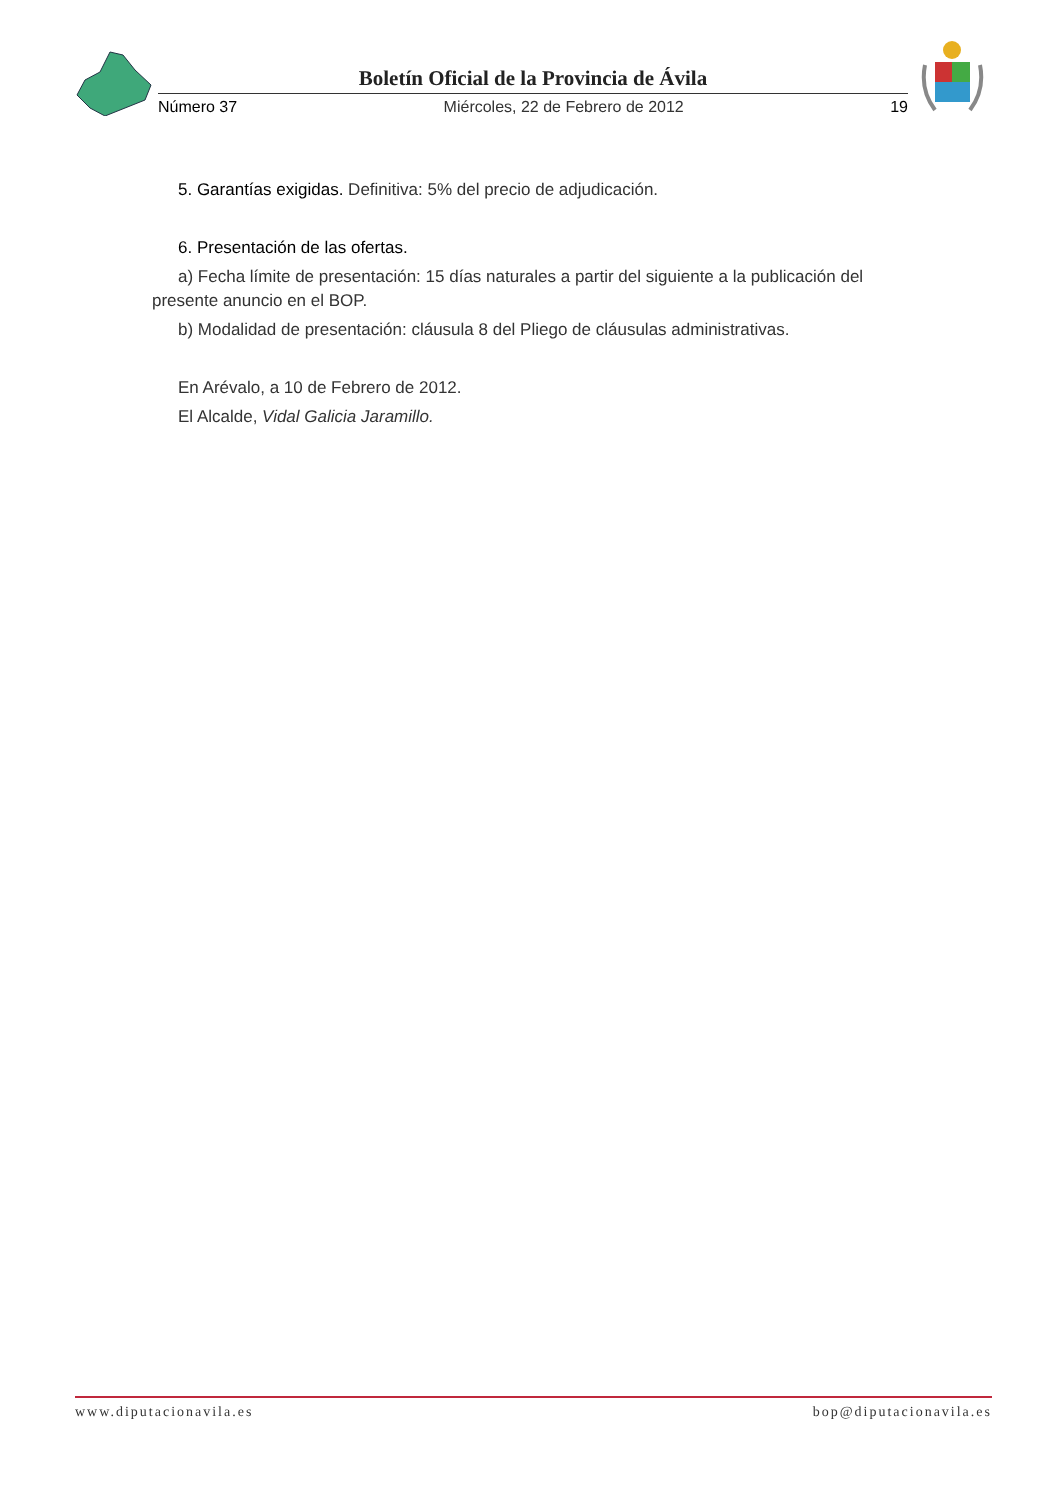Boletín Oficial de la Provincia de Ávila
Número 37 Miércoles, 22 de Febrero de 2012 19
5. Garantías exigidas. Definitiva: 5% del precio de adjudicación.
6. Presentación de las ofertas.
a) Fecha límite de presentación: 15 días naturales a partir del siguiente a la publicación del presente anuncio en el BOP.
b) Modalidad de presentación: cláusula 8 del Pliego de cláusulas administrativas.
En Arévalo, a 10 de Febrero de 2012.
El Alcalde, Vidal Galicia Jaramillo.
www.diputacionavila.es bop@diputacionavila.es